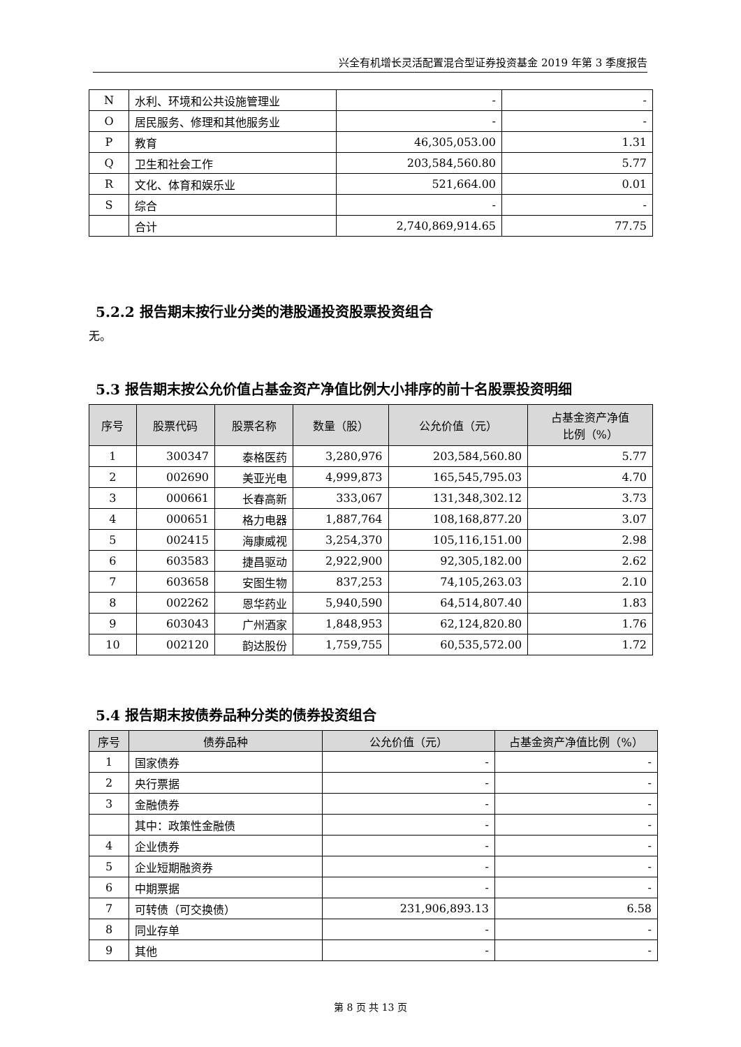兴全有机增长灵活配置混合型证券投资基金 2019 年第 3 季度报告
| N | 水利、环境和公共设施管理业 | - | - |
| O | 居民服务、修理和其他服务业 | - | - |
| P | 教育 | 46,305,053.00 | 1.31 |
| Q | 卫生和社会工作 | 203,584,560.80 | 5.77 |
| R | 文化、体育和娱乐业 | 521,664.00 | 0.01 |
| S | 综合 | - | - |
| | 合计 | 2,740,869,914.65 | 77.75 |
5.2.2 报告期末按行业分类的港股通投资股票投资组合
无。
5.3 报告期末按公允价值占基金资产净值比例大小排序的前十名股票投资明细
| 序号 | 股票代码 | 股票名称 | 数量（股） | 公允价值（元） | 占基金资产净值 比例（%） |
| --- | --- | --- | --- | --- | --- |
| 1 | 300347 | 泰格医药 | 3,280,976 | 203,584,560.80 | 5.77 |
| 2 | 002690 | 美亚光电 | 4,999,873 | 165,545,795.03 | 4.70 |
| 3 | 000661 | 长春高新 | 333,067 | 131,348,302.12 | 3.73 |
| 4 | 000651 | 格力电器 | 1,887,764 | 108,168,877.20 | 3.07 |
| 5 | 002415 | 海康威视 | 3,254,370 | 105,116,151.00 | 2.98 |
| 6 | 603583 | 捷昌驱动 | 2,922,900 | 92,305,182.00 | 2.62 |
| 7 | 603658 | 安图生物 | 837,253 | 74,105,263.03 | 2.10 |
| 8 | 002262 | 恩华药业 | 5,940,590 | 64,514,807.40 | 1.83 |
| 9 | 603043 | 广州酒家 | 1,848,953 | 62,124,820.80 | 1.76 |
| 10 | 002120 | 韵达股份 | 1,759,755 | 60,535,572.00 | 1.72 |
5.4 报告期末按债券品种分类的债券投资组合
| 序号 | 债券品种 | 公允价值（元） | 占基金资产净值比例（%） |
| --- | --- | --- | --- |
| 1 | 国家债券 | - | - |
| 2 | 央行票据 | - | - |
| 3 | 金融债券 | - | - |
| | 其中：政策性金融债 | - | - |
| 4 | 企业债券 | - | - |
| 5 | 企业短期融资券 | - | - |
| 6 | 中期票据 | - | - |
| 7 | 可转债（可交换债） | 231,906,893.13 | 6.58 |
| 8 | 同业存单 | - | - |
| 9 | 其他 | - | - |
第 8 页 共 13 页